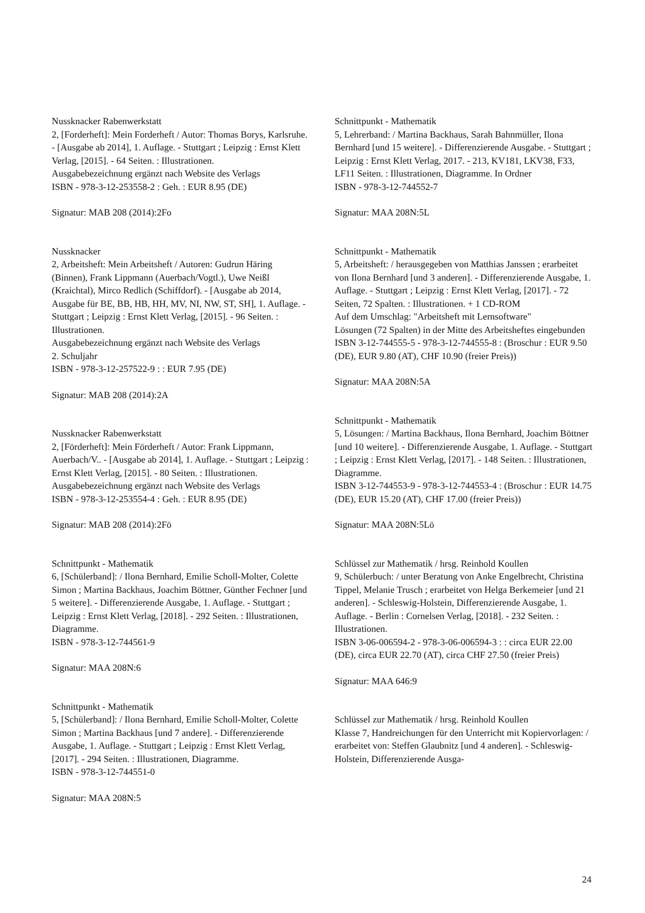Nussknacker Rabenwerkstatt
2, [Forderheft]: Mein Forderheft / Autor: Thomas Borys, Karlsruhe. - [Ausgabe ab 2014], 1. Auflage. - Stuttgart ; Leipzig : Ernst Klett Verlag, [2015]. - 64 Seiten. : Illustrationen.
Ausgabebezeichnung ergänzt nach Website des Verlags
ISBN - 978-3-12-253558-2 : Geh. : EUR 8.95 (DE)
Signatur: MAB 208 (2014):2Fo
Nussknacker
2, Arbeitsheft: Mein Arbeitsheft / Autoren: Gudrun Häring (Binnen), Frank Lippmann (Auerbach/Vogtl.), Uwe Neißl (Kraichtal), Mirco Redlich (Schiffdorf). - [Ausgabe ab 2014, Ausgabe für BE, BB, HB, HH, MV, NI, NW, ST, SH], 1. Auflage. - Stuttgart ; Leipzig : Ernst Klett Verlag, [2015]. - 96 Seiten. : Illustrationen.
Ausgabebezeichnung ergänzt nach Website des Verlags
2. Schuljahr
ISBN - 978-3-12-257522-9 : : EUR 7.95 (DE)
Signatur: MAB 208 (2014):2A
Nussknacker Rabenwerkstatt
2, [Förderheft]: Mein Förderheft / Autor: Frank Lippmann, Auerbach/V.. - [Ausgabe ab 2014], 1. Auflage. - Stuttgart ; Leipzig : Ernst Klett Verlag, [2015]. - 80 Seiten. : Illustrationen.
Ausgabebezeichnung ergänzt nach Website des Verlags
ISBN - 978-3-12-253554-4 : Geh. : EUR 8.95 (DE)
Signatur: MAB 208 (2014):2Fö
Schnittpunkt - Mathematik
6, [Schülerband]: / Ilona Bernhard, Emilie Scholl-Molter, Colette Simon ; Martina Backhaus, Joachim Böttner, Günther Fechner [und 5 weitere]. - Differenzierende Ausgabe, 1. Auflage. - Stuttgart ; Leipzig : Ernst Klett Verlag, [2018]. - 292 Seiten. : Illustrationen, Diagramme.
ISBN - 978-3-12-744561-9
Signatur: MAA 208N:6
Schnittpunkt - Mathematik
5, [Schülerband]: / Ilona Bernhard, Emilie Scholl-Molter, Colette Simon ; Martina Backhaus [und 7 andere]. - Differenzierende Ausgabe, 1. Auflage. - Stuttgart ; Leipzig : Ernst Klett Verlag, [2017]. - 294 Seiten. : Illustrationen, Diagramme.
ISBN - 978-3-12-744551-0
Signatur: MAA 208N:5
Schnittpunkt - Mathematik
5, Lehrerband: / Martina Backhaus, Sarah Bahnmüller, Ilona Bernhard [und 15 weitere]. - Differenzierende Ausgabe. - Stuttgart ; Leipzig : Ernst Klett Verlag, 2017. - 213, KV181, LKV38, F33, LF11 Seiten. : Illustrationen, Diagramme. In Ordner
ISBN - 978-3-12-744552-7
Signatur: MAA 208N:5L
Schnittpunkt - Mathematik
5, Arbeitsheft: / herausgegeben von Matthias Janssen ; erarbeitet von Ilona Bernhard [und 3 anderen]. - Differenzierende Ausgabe, 1. Auflage. - Stuttgart ; Leipzig : Ernst Klett Verlag, [2017]. - 72 Seiten, 72 Spalten. : Illustrationen. + 1 CD-ROM
Auf dem Umschlag: "Arbeitsheft mit Lernsoftware"
Lösungen (72 Spalten) in der Mitte des Arbeitsheftes eingebunden
ISBN 3-12-744555-5 - 978-3-12-744555-8 : (Broschur : EUR 9.50 (DE), EUR 9.80 (AT), CHF 10.90 (freier Preis))
Signatur: MAA 208N:5A
Schnittpunkt - Mathematik
5, Lösungen: / Martina Backhaus, Ilona Bernhard, Joachim Böttner [und 10 weitere]. - Differenzierende Ausgabe, 1. Auflage. - Stuttgart ; Leipzig : Ernst Klett Verlag, [2017]. - 148 Seiten. : Illustrationen, Diagramme.
ISBN 3-12-744553-9 - 978-3-12-744553-4 : (Broschur : EUR 14.75 (DE), EUR 15.20 (AT), CHF 17.00 (freier Preis))
Signatur: MAA 208N:5Lö
Schlüssel zur Mathematik / hrsg. Reinhold Koullen
9, Schülerbuch: / unter Beratung von Anke Engelbrecht, Christina Tippel, Melanie Trusch ; erarbeitet von Helga Berkemeier [und 21 anderen]. - Schleswig-Holstein, Differenzierende Ausgabe, 1. Auflage. - Berlin : Cornelsen Verlag, [2018]. - 232 Seiten. : Illustrationen.
ISBN 3-06-006594-2 - 978-3-06-006594-3 : : circa EUR 22.00 (DE), circa EUR 22.70 (AT), circa CHF 27.50 (freier Preis)
Signatur: MAA 646:9
Schlüssel zur Mathematik / hrsg. Reinhold Koullen
Klasse 7, Handreichungen für den Unterricht mit Kopiervorlagen: / erarbeitet von: Steffen Glaubnitz [und 4 anderen]. - Schleswig-Holstein, Differenzierende Ausga-
24